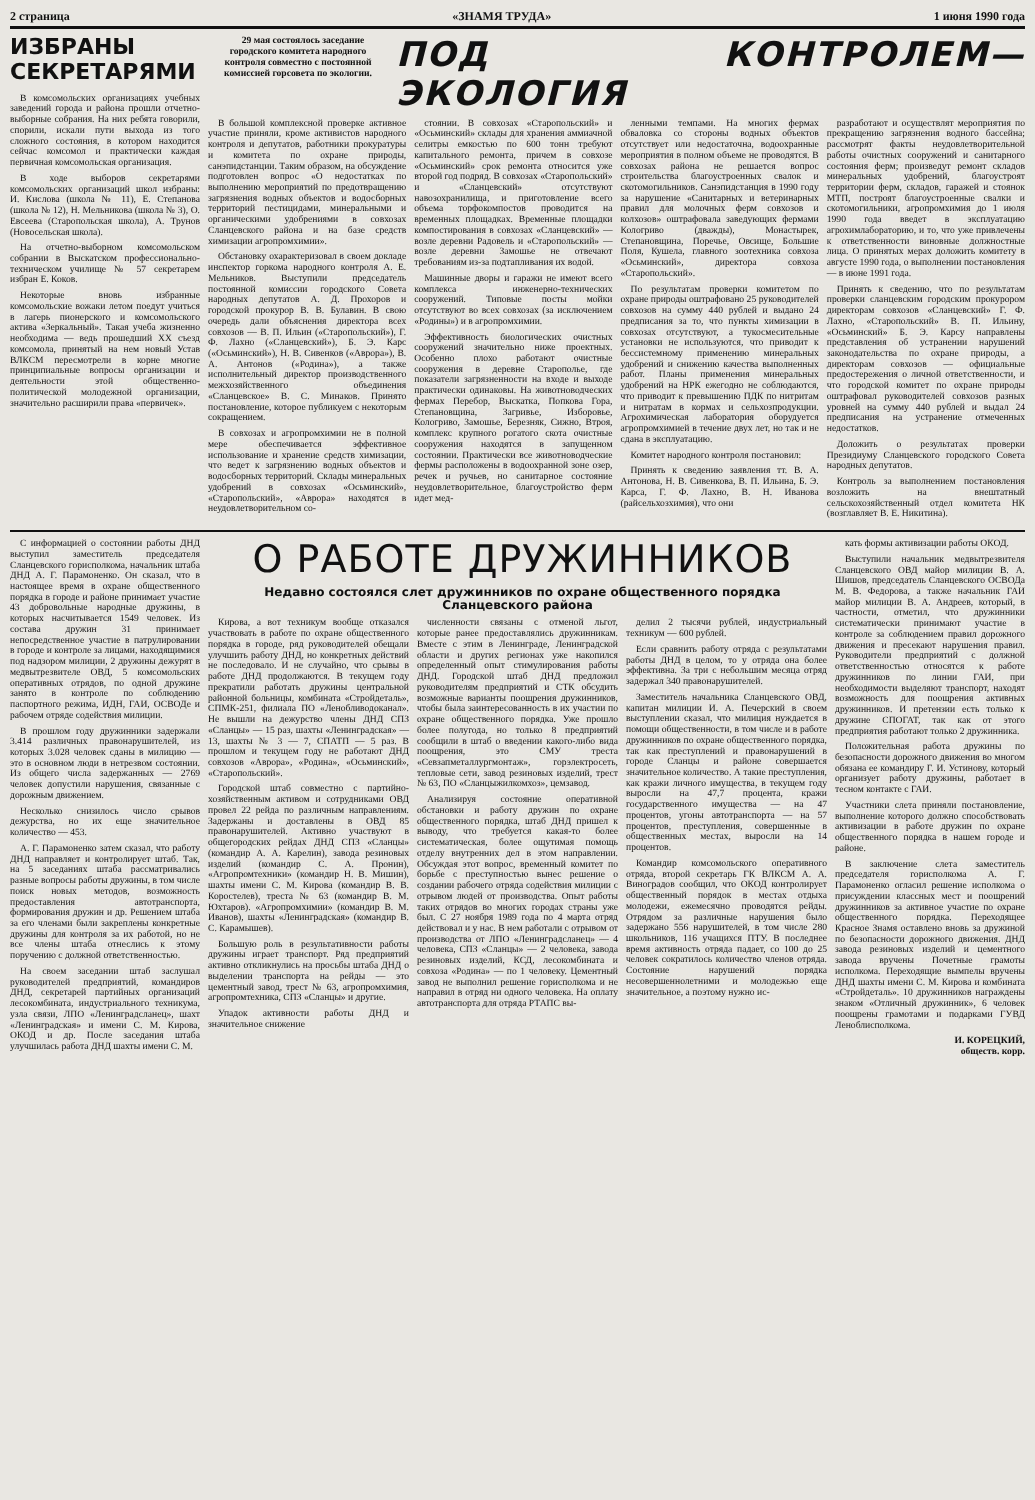2 страница «ЗНАМЯ ТРУДА» 1 июня 1990 года
ИЗБРАНЫ СЕКРЕТАРЯМИ
В комсомольских организациях учебных заведений города и района прошли отчетно-выборные собрания. На них ребята говорили, спорили, искали пути выхода из того сложного состояния, в котором находится сейчас комсомол и практически каждая первичная комсомольская организация.
В ходе выборов секретарями комсомольских организаций школ избраны: И. Кислова (школа № 11), Е. Степанова (школа № 12), Н. Мельникова (школа № 3), О. Евсеева (Старопольская школа), А. Трунов (Новосельская школа).
На отчетно-выборном комсомольском собрании в Выскатском профессионально-техническом училище № 57 секретарем избран Е. Коков.
Некоторые вновь избранные комсомольские вожаки летом поедут учиться в лагерь пионерского и комсомольского актива «Зеркальный». Такая учеба жизненно необходима — ведь прошедший XX съезд комсомола, принятый на нем новый Устав ВЛКСМ пересмотрели в корне многие принципиальные вопросы организации и деятельности этой общественно-политической молодежной организации, значительно расширили права «первичек».
29 мая состоялось заседание городского комитета народного контроля совместно с постоянной комиссией горсовета по экологии.
ПОД КОНТРОЛЕМ—ЭКОЛОГИЯ
В большой комплексной проверке активное участие приняли, кроме активистов народного контроля и депутатов, работники прокуратуры и комитета по охране природы, санэпидстанции. Таким образом, на обсуждение подготовлен вопрос «О недостатках по выполнению мероприятий по предотвращению загрязнения водных объектов и водосборных территорий пестицидами, минеральными и органическими удобрениями в совхозах Сланцевского района и на базе средств химизации агропромхимии».
Обстановку охарактеризовал в своем докладе инспектор горкома народного контроля А. Е. Мельников. Выступили председатель постоянной комиссии городского Совета народных депутатов А. Д. Прохоров и городской прокурор В. В. Булавин. В свою очередь дали объяснения директора всех совхозов — В. П. Ильин («Старопольский»), Г. Ф. Лахно («Сланцевский»), Б. Э. Карс («Осьминский»), Н. В. Сивенков («Аврора»), В. А. Антонов («Родина»), а также исполнительный директор производственного межхозяйственного объединения «Сланцевское» В. С. Минаков. Принято постановление, которое публикуем с некоторым сокращением.
В совхозах и агропромхимии не в полной мере обеспечивается эффективное использование и хранение средств химизации, что ведет к загрязнению водных объектов и водосборных территорий. Склады минеральных удобрений в совхозах «Осьминский», «Старопольский», «Аврора» находятся в неудовлетворительном со-
стоянии. В совхозах «Старопольский» и «Осьминский» склады для хранения аммиачной селитры емкостью по 600 тонн требуют капитального ремонта, причем в совхозе «Осьминский» срок ремонта относится уже второй год подряд. В совхозах «Старопольский» и «Сланцевский» отсутствуют навозохранилища, и приготовление всего объема торфокомпостов проводится на временных площадках. Временные площадки компостирования в совхозах «Сланцевский» — возле деревни Радовель и «Старопольский» — возле деревни Замошье не отвечают требованиям из-за подтапливания их водой.
Машинные дворы и гаражи не имеют всего комплекса инженерно-технических сооружений. Типовые посты мойки отсутствуют во всех совхозах (за исключением «Родины») и в агропромхимии.
Эффективность биологических очистных сооружений значительно ниже проектных. Особенно плохо работают очистные сооружения в деревне Старополье, где показатели загрязненности на входе и выходе практически одинаковы. На животноводческих фермах Перебор, Выскатка, Попкова Гора, Степановщина, Загривье, Изборовье, Кологриво, Замошье, Березняк, Сижно, Втроя, комплекс крупного рогатого скота очистные сооружения находятся в запущенном состоянии. Практически все животноводческие фермы расположены в водоохранной зоне озер, речек и ручьев, но санитарное состояние неудовлетворительное, благоустройство ферм идет мед-
ленными темпами. На многих фермах обваловка со стороны водных объектов отсутствует или недостаточна, водоохранные мероприятия в полном объеме не проводятся. В совхозах района не решается вопрос строительства благоустроенных свалок и скотомогильников. Санэпидстанция в 1990 году за нарушение «Санитарных и ветеринарных правил для молочных ферм совхозов и колхозов» оштрафовала заведующих фермами Кологриво (дважды), Монастырек, Степановщина, Поречье, Овсище, Большие Поля, Кушела, главного зоотехника совхоза «Осьминский», директора совхоза «Старопольский».
По результатам проверки комитетом по охране природы оштрафовано 25 руководителей совхозов на сумму 440 рублей и выдано 24 предписания за то, что пункты химизации в совхозах отсутствуют, а тукосмесительные установки не используются, что приводит к бессистемному применению минеральных удобрений и снижению качества выполненных работ. Планы применения минеральных удобрений на НРК ежегодно не соблюдаются, что приводит к превышению ПДК по нитритам и нитратам в кормах и сельхозпродукции. Агрохимическая лаборатория оборудуется агропромхимией в течение двух лет, но так и не сдана в эксплуатацию.
Комитет народного контроля постановил:
Принять к сведению заявления тт. В. А. Антонова, Н. В. Сивенкова, В. П. Ильина, Б. Э. Карса, Г. Ф. Лахно, В. Н. Иванова (райсельхозхимия), что они
разработают и осуществлят мероприятия по прекращению загрязнения водного бассейна; рассмотрят факты неудовлетворительной работы очистных сооружений и санитарного состояния ферм; произведут ремонт складов минеральных удобрений, благоустроят территории ферм, складов, гаражей и стоянок МТП, построят благоустроенные свалки и скотомогильники, агропромхимия до 1 июля 1990 года введет в эксплуатацию агрохимлабораторию, и то, что уже привлечены к ответственности виновные должностные лица. О принятых мерах доложить комитету в августе 1990 года, о выполнении постановления — в июне 1991 года.
Принять к сведению, что по результатам проверки сланцевским городским прокурором директорам совхозов «Сланцевский» Г. Ф. Лахно, «Старопольский» В. П. Ильину, «Осьминский» Б. Э. Карсу направлены представления об устранении нарушений законодательства по охране природы, а директорам совхозов — официальные предостережения о личной ответственности, и что городской комитет по охране природы оштрафовал руководителей совхозов разных уровней на сумму 440 рублей и выдал 24 предписания на устранение отмеченных недостатков.
Доложить о результатах проверки Президиуму Сланцевского городского Совета народных депутатов.
Контроль за выполнением постановления возложить на внештатный сельскохозяйственный отдел комитета НК (возглавляет В. Е. Никитина).
С информацией о состоянии работы ДНД выступил заместитель председателя Сланцевского горисполкома, начальник штаба ДНД А. Г. Парамоненко. Он сказал, что в настоящее время в охране общественного порядка в городе и районе принимает участие 43 добровольные народные дружины, в которых насчитывается 1549 человек. Из состава дружин 31 принимает непосредственное участие в патрулировании в городе и контроле за лицами, находящимися под надзором милиции, 2 дружины дежурят в медвытрезвителе ОВД, 5 комсомольских оперативных отрядов, по одной дружине занято в контроле по соблюдению паспортного режима, ИДН, ГАИ, ОСВОДе и рабочем отряде содействия милиции.
В прошлом году дружинники задержали 3.414 различных правонарушителей, из которых 3.028 человек сданы в милицию — это в основном люди в нетрезвом состоянии. Из общего числа задержанных — 2769 человек допустили нарушения, связанные с дорожным движением.
Несколько снизилось число срывов дежурства, но их еще значительное количество — 453.
А. Г. Парамоненко затем сказал, что работу ДНД направляет и контролирует штаб. Так, на 5 заседаниях штаба рассматривались разные вопросы работы дружины, в том числе поиск новых методов, возможность предоставления автотранспорта, формирования дружин и др. Решением штаба за его членами были закреплены конкретные дружины для контроля за их работой, но не все члены штаба отнеслись к этому поручению с должной ответственностью.
На своем заседании штаб заслушал руководителей предприятий, командиров ДНД, секретарей партийных организаций лесокомбината, индустриального техникума, узла связи, ЛПО «Ленинградсланец», шахт «Ленинградская» и имени С. М. Кирова, ОКОД и др. После заседания штаба улучшилась работа ДНД шахты имени С. М.
О РАБОТЕ ДРУЖИННИКОВ
Недавно состоялся слет дружинников по охране общественного порядка Сланцевского района
Кирова, а вот техникум вообще отказался участвовать в работе по охране общественного порядка в городе, ряд руководителей обещали улучшить работу ДНД, но конкретных действий не последовало. И не случайно, что срывы в работе ДНД продолжаются. В текущем году прекратили работать дружины центральной районной больницы, комбината «Стройдеталь», СПМК-251, филиала ПО «Ленобливодоканал». Не вышли на дежурство члены ДНД СПЗ «Сланцы» — 15 раз, шахты «Ленинградская» — 13, шахты № 3 — 7, СПАТП — 5 раз. В прошлом и текущем году не работают ДНД совхозов «Аврора», «Родина», «Осьминский», «Старопольский».
Городской штаб совместно с партийно-хозяйственным активом и сотрудниками ОВД провел 22 рейда по различным направлениям. Задержаны и доставлены в ОВД 85 правонарушителей. Активно участвуют в общегородских рейдах ДНД СПЗ «Сланцы» (командир А. А. Карелин), завода резиновых изделий (командир С. А. Пронин), «Агропромтехники» (командир Н. В. Мишин), шахты имени С. М. Кирова (командир В. В. Коростелев), треста № 63 (командир В. М. Юхтаров). «Агропромхимии» (командир В. М. Иванов), шахты «Ленинградская» (командир В. С. Карамышев).
Большую роль в результативности работы дружины играет транспорт. Ряд предприятий активно откликнулись на просьбы штаба ДНД о выделении транспорта на рейды — это цементный завод, трест № 63, агропромхимия, агропромтехника, СПЗ «Сланцы» и другие.
Упадок активности работы ДНД и значительное снижение
численности связаны с отменой льгот, которые ранее предоставлялись дружинникам. Вместе с этим в Ленинграде, Ленинградской области и других регионах уже накопился определенный опыт стимулирования работы ДНД. Городской штаб ДНД предложил руководителям предприятий и СТК обсудить возможные варианты поощрения дружинников, чтобы была заинтересованность в их участии по охране общественного порядка. Уже прошло более полугода, но только 8 предприятий сообщили в штаб о введении какого-либо вида поощрения, это СМУ треста «Севзапметаллургмонтаж», горэлектросеть, тепловые сети, завод резиновых изделий, трест № 63, ПО «Сланцыжилкомхоз», цемзавод.
Анализируя состояние оперативной обстановки и работу дружин по охране общественного порядка, штаб ДНД пришел к выводу, что требуется какая-то более систематическая, более ощутимая помощь отделу внутренних дел в этом направлении. Обсуждая этот вопрос, временный комитет по борьбе с преступностью вынес решение о создании рабочего отряда содействия милиции с отрывом людей от производства. Опыт работы таких отрядов во многих городах страны уже был. С 27 ноября 1989 года по 4 марта отряд действовал и у нас. В нем работали с отрывом от производства от ЛПО «Ленинградсланец» — 4 человека, СПЗ «Сланцы» — 2 человека, завода резиновых изделий, КСД, лесокомбината и совхоза «Родина» — по 1 человеку. Цементный завод не выполнил решение горисполкома и не направил в отряд ни одного человека. На оплату автотранспорта для отряда РТАПС вы-
делил 2 тысячи рублей, индустриальный техникум — 600 рублей.
Если сравнить работу отряда с результатами работы ДНД в целом, то у отряда она более эффективна. За три с небольшим месяца отряд задержал 340 правонарушителей.
Заместитель начальника Сланцевского ОВД, капитан милиции И. А. Печерский в своем выступлении сказал, что милиция нуждается в помощи общественности, в том числе и в работе дружинников по охране общественного порядка, так как преступлений и правонарушений в городе Сланцы и районе совершается значительное количество. А такие преступления, как кражи личного имущества, в текущем году выросли на 47,7 процента, кражи государственного имущества — на 47 процентов, угоны автотранспорта — на 57 процентов, преступления, совершенные в общественных местах, выросли на 14 процентов.
Командир комсомольского оперативного отряда, второй секретарь ГК ВЛКСМ А. А. Виноградов сообщил, что ОКОД контролирует общественный порядок в местах отдыха молодежи, ежемесячно проводятся рейды. Отрядом за различные нарушения было задержано 556 нарушителей, в том числе 280 школьников, 116 учащихся ПТУ. В последнее время активность отряда падает, со 100 до 25 человек сократилось количество членов отряда. Состояние нарушений порядка несовершеннолетними и молодежью еще значительное, а поэтому нужно ис-
кать формы активизации работы ОКОД.
Выступили начальник медвытрезвителя Сланцевского ОВД майор милиции В. А. Шишов, председатель Сланцевского ОСВОДа М. В. Федорова, а также начальник ГАИ майор милиции В. А. Андреев, который, в частности, отметил, что дружинники систематически принимают участие в контроле за соблюдением правил дорожного движения и пресекают нарушения правил. Руководители предприятий с должной ответственностью относятся к работе дружинников по линии ГАИ, при необходимости выделяют транспорт, находят возможность для поощрения активных дружинников. И претензии есть только к дружине СПОГАТ, так как от этого предприятия работают только 2 дружинника.
Положительная работа дружины по безопасности дорожного движения во многом обязана ее командиру Г. И. Устинову, который организует работу дружины, работает в тесном контакте с ГАИ.
Участники слета приняли постановление, выполнение которого должно способствовать активизации в работе дружин по охране общественного порядка в нашем городе и районе.
В заключение слета заместитель председателя горисполкома А. Г. Парамоненко огласил решение исполкома о присуждении классных мест и поощрений дружинников за активное участие по охране общественного порядка. Переходящее Красное Знамя оставлено вновь за дружиной по безопасности дорожного движения. ДНД завода резиновых изделий и цементного завода вручены Почетные грамоты исполкома. Переходящие вымпелы вручены ДНД шахты имени С. М. Кирова и комбината «Стройдеталь». 10 дружинников награждены знаком «Отличный дружинник», 6 человек поощрены грамотами и подарками ГУВД Леноблисполкома.
И. КОРЕЦКИЙ,
обществ. корр.